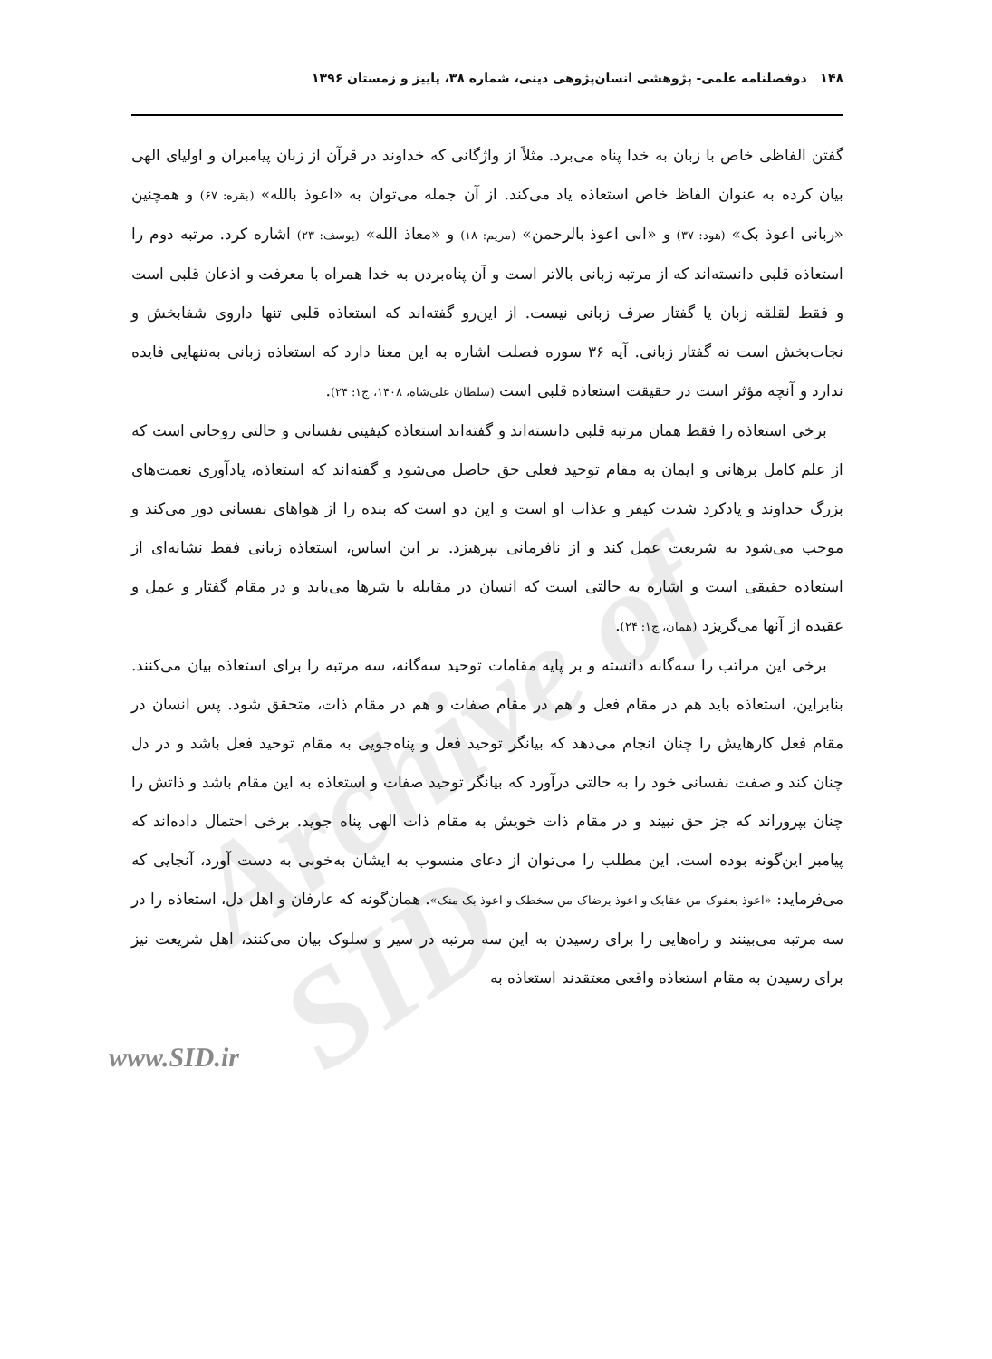Archive of SID
۱۴۸ دوفصلنامه علمی- پژوهشی انسان‌پژوهی دینی، شماره ۳۸، پاییز و زمستان ۱۳۹۶
گفتن الفاظی خاص با زبان به خدا پناه می‌برد. مثلاً از واژگانی که خداوند در قرآن از زبان پیامبران و اولیای الهی بیان کرده به عنوان الفاظ خاص استعاذه یاد می‌کند. از آن جمله می‌توان به «اعوذ بالله» (بقره: ۶۷) و همچنین «ربانی اعوذ بک» (هود: ۳۷) و «انی اعوذ بالرحمن» (مریم: ۱۸) و «معاذ الله» (یوسف: ۲۳) اشاره کرد. مرتبه دوم را استعاذه قلبی دانسته‌اند که از مرتبه زبانی بالاتر است و آن پناه‌بردن به خدا همراه با معرفت و اذعان قلبی است و فقط لقلقه زبان یا گفتار صرف زبانی نیست. از این‌رو گفته‌اند که استعاذه قلبی تنها داروی شفابخش و نجات‌بخش است نه گفتار زبانی. آیه ۳۶ سوره فصلت اشاره به این معنا دارد که استعاذه زبانی به‌تنهایی فایده ندارد و آنچه مؤثر است در حقیقت استعاذه قلبی است (سلطان علی‌شاه، ۱۴۰۸، ج۱: ۲۴).
برخی استعاذه را فقط همان مرتبه قلبی دانسته‌اند و گفته‌اند استعاذه کیفیتی نفسانی و حالتی روحانی است که از علم کامل برهانی و ایمان به مقام توحید فعلی حق حاصل می‌شود و گفته‌اند که استعاذه، یادآوری نعمت‌های بزرگ خداوند و یادکرد شدت کیفر و عذاب او است و این دو است که بنده را از هواهای نفسانی دور می‌کند و موجب می‌شود به شریعت عمل کند و از نافرمانی بپرهیزد. بر این اساس، استعاذه زبانی فقط نشانه‌ای از استعاذه حقیقی است و اشاره به حالتی است که انسان در مقابله با شرها می‌یابد و در مقام گفتار و عمل و عقیده از آنها می‌گریزد (همان، ج۱: ۲۴).
برخی این مراتب را سه‌گانه دانسته و بر پایه مقامات توحید سه‌گانه، سه مرتبه را برای استعاذه بیان می‌کنند. بنابراین، استعاذه باید هم در مقام فعل و هم در مقام صفات و هم در مقام ذات، متحقق شود. پس انسان در مقام فعل کارهایش را چنان انجام می‌دهد که بیانگر توحید فعل و پناه‌جویی به مقام توحید فعل باشد و در دل چنان کند و صفت نفسانی خود را به حالتی درآورد که بیانگر توحید صفات و استعاذه به این مقام باشد و ذاتش را چنان بپروراند که جز حق نبیند و در مقام ذات خویش به مقام ذات الهی پناه جوید. برخی احتمال داده‌اند که پیامبر این‌گونه بوده است. این مطلب را می‌توان از دعای منسوب به ایشان به‌خوبی به دست آورد، آنجایی که می‌فرماید: «اعوذ بعفوک من عقابک و اعوذ برضاک من سخطک و اعوذ بک منک». همان‌گونه که عارفان و اهل دل، استعاذه را در سه مرتبه می‌بینند و راه‌هایی را برای رسیدن به این سه مرتبه در سیر و سلوک بیان می‌کنند، اهل شریعت نیز برای رسیدن به مقام استعاذه واقعی معتقدند استعاذه به
www.SID.ir